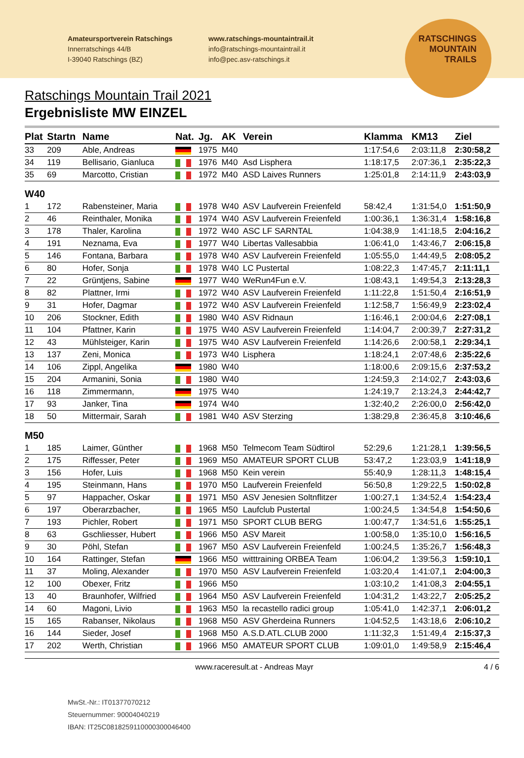Amateursportverein Ratschings
Innerratschings 44/B
I-39040 Ratschings (BZ)
www.ratschings-mountaintrail.it
info@ratschings-mountaintrail.it
info@pec.asv-ratschings.it
RATSCHINGS
MOUNTAIN
TRAILS
Ratschings Mountain Trail 2021
Ergebnisliste MW EINZEL
| Plat | Startn | Name | Nat. | Jg. | AK | Verein | Klamma | KM13 | Ziel |
| --- | --- | --- | --- | --- | --- | --- | --- | --- | --- |
| 33 | 209 | Able, Andreas | | 1975 | M40 | | 1:17:54,6 | 2:03:11,8 | 2:30:58,2 |
| 34 | 119 | Bellisario, Gianluca | | 1976 | M40 | Asd Lisphera | 1:18:17,5 | 2:07:36,1 | 2:35:22,3 |
| 35 | 69 | Marcotto, Cristian | | 1972 | M40 | ASD Laives Runners | 1:25:01,8 | 2:14:11,9 | 2:43:03,9 |
| W40 | | | | | | | | | |
| 1 | 172 | Rabensteiner, Maria | | 1978 | W40 | ASV Laufverein Freienfeld | 58:42,4 | 1:31:54,0 | 1:51:50,9 |
| 2 | 46 | Reinthaler, Monika | | 1974 | W40 | ASV Laufverein Freienfeld | 1:00:36,1 | 1:36:31,4 | 1:58:16,8 |
| 3 | 178 | Thaler, Karolina | | 1972 | W40 | ASC LF SARNTAL | 1:04:38,9 | 1:41:18,5 | 2:04:16,2 |
| 4 | 191 | Neznama, Eva | | 1977 | W40 | Libertas Vallesabbia | 1:06:41,0 | 1:43:46,7 | 2:06:15,8 |
| 5 | 146 | Fontana, Barbara | | 1978 | W40 | ASV Laufverein Freienfeld | 1:05:55,0 | 1:44:49,5 | 2:08:05,2 |
| 6 | 80 | Hofer, Sonja | | 1978 | W40 | LC Pustertal | 1:08:22,3 | 1:47:45,7 | 2:11:11,1 |
| 7 | 22 | Grüntjens, Sabine | | 1977 | W40 | WeRun4Fun e.V. | 1:08:43,1 | 1:49:54,3 | 2:13:28,3 |
| 8 | 82 | Plattner, Irmi | | 1972 | W40 | ASV Laufverein Freienfeld | 1:11:22,8 | 1:51:50,4 | 2:16:51,9 |
| 9 | 31 | Hofer, Dagmar | | 1972 | W40 | ASV Laufverein Freienfeld | 1:12:58,7 | 1:56:49,9 | 2:23:02,4 |
| 10 | 206 | Stockner, Edith | | 1980 | W40 | ASV Ridnaun | 1:16:46,1 | 2:00:04,6 | 2:27:08,1 |
| 11 | 104 | Pfattner, Karin | | 1975 | W40 | ASV Laufverein Freienfeld | 1:14:04,7 | 2:00:39,7 | 2:27:31,2 |
| 12 | 43 | Mühlsteiger, Karin | | 1975 | W40 | ASV Laufverein Freienfeld | 1:14:26,6 | 2:00:58,1 | 2:29:34,1 |
| 13 | 137 | Zeni, Monica | | 1973 | W40 | Lisphera | 1:18:24,1 | 2:07:48,6 | 2:35:22,6 |
| 14 | 106 | Zippl, Angelika | | 1980 | W40 | | 1:18:00,6 | 2:09:15,6 | 2:37:53,2 |
| 15 | 204 | Armanini, Sonia | | 1980 | W40 | | 1:24:59,3 | 2:14:02,7 | 2:43:03,6 |
| 16 | 118 | Zimmermann, | | 1975 | W40 | | 1:24:19,7 | 2:13:24,3 | 2:44:42,7 |
| 17 | 93 | Janker, Tina | | 1974 | W40 | | 1:32:40,2 | 2:26:00,0 | 2:56:42,0 |
| 18 | 50 | Mittermair, Sarah | | 1981 | W40 | ASV Sterzing | 1:38:29,8 | 2:36:45,8 | 3:10:46,6 |
| M50 | | | | | | | | | |
| 1 | 185 | Laimer, Günther | | 1968 | M50 | Telmecom Team Südtirol | 52:29,6 | 1:21:28,1 | 1:39:56,5 |
| 2 | 175 | Riffesser, Peter | | 1969 | M50 | AMATEUR SPORT CLUB | 53:47,2 | 1:23:03,9 | 1:41:18,9 |
| 3 | 156 | Hofer, Luis | | 1968 | M50 | Kein verein | 55:40,9 | 1:28:11,3 | 1:48:15,4 |
| 4 | 195 | Steinmann, Hans | | 1970 | M50 | Laufverein Freienfeld | 56:50,8 | 1:29:22,5 | 1:50:02,8 |
| 5 | 97 | Happacher, Oskar | | 1971 | M50 | ASV Jenesien Soltnflitzer | 1:00:27,1 | 1:34:52,4 | 1:54:23,4 |
| 6 | 197 | Oberarzbacher, | | 1965 | M50 | Laufclub Pustertal | 1:00:24,5 | 1:34:54,8 | 1:54:50,6 |
| 7 | 193 | Pichler, Robert | | 1971 | M50 | SPORT CLUB BERG | 1:00:47,7 | 1:34:51,6 | 1:55:25,1 |
| 8 | 63 | Gschliesser, Hubert | | 1966 | M50 | ASV Mareit | 1:00:58,0 | 1:35:10,0 | 1:56:16,5 |
| 9 | 30 | Pöhl, Stefan | | 1967 | M50 | ASV Laufverein Freienfeld | 1:00:24,5 | 1:35:26,7 | 1:56:48,3 |
| 10 | 164 | Rattinger, Stefan | | 1966 | M50 | witttraining ORBEA Team | 1:06:04,2 | 1:39:56,3 | 1:59:10,1 |
| 11 | 37 | Moling, Alexander | | 1970 | M50 | ASV Laufverein Freienfeld | 1:03:20,4 | 1:41:07,1 | 2:04:00,3 |
| 12 | 100 | Obexer, Fritz | | 1966 | M50 | | 1:03:10,2 | 1:41:08,3 | 2:04:55,1 |
| 13 | 40 | Braunhofer, Wilfried | | 1964 | M50 | ASV Laufverein Freienfeld | 1:04:31,2 | 1:43:22,7 | 2:05:25,2 |
| 14 | 60 | Magoni, Livio | | 1963 | M50 | la recastello radici group | 1:05:41,0 | 1:42:37,1 | 2:06:01,2 |
| 15 | 165 | Rabanser, Nikolaus | | 1968 | M50 | ASV Gherdeina Runners | 1:04:52,5 | 1:43:18,6 | 2:06:10,2 |
| 16 | 144 | Sieder, Josef | | 1968 | M50 | A.S.D.ATL.CLUB 2000 | 1:11:32,3 | 1:51:49,4 | 2:15:37,3 |
| 17 | 202 | Werth, Christian | | 1966 | M50 | AMATEUR SPORT CLUB | 1:09:01,0 | 1:49:58,9 | 2:15:46,4 |
www.raceresult.at - Andreas Mayr 4 / 6
MwSt.-Nr.: IT01377070212
Steuernummer: 90004040219
IBAN: IT25C0818259110000300046400